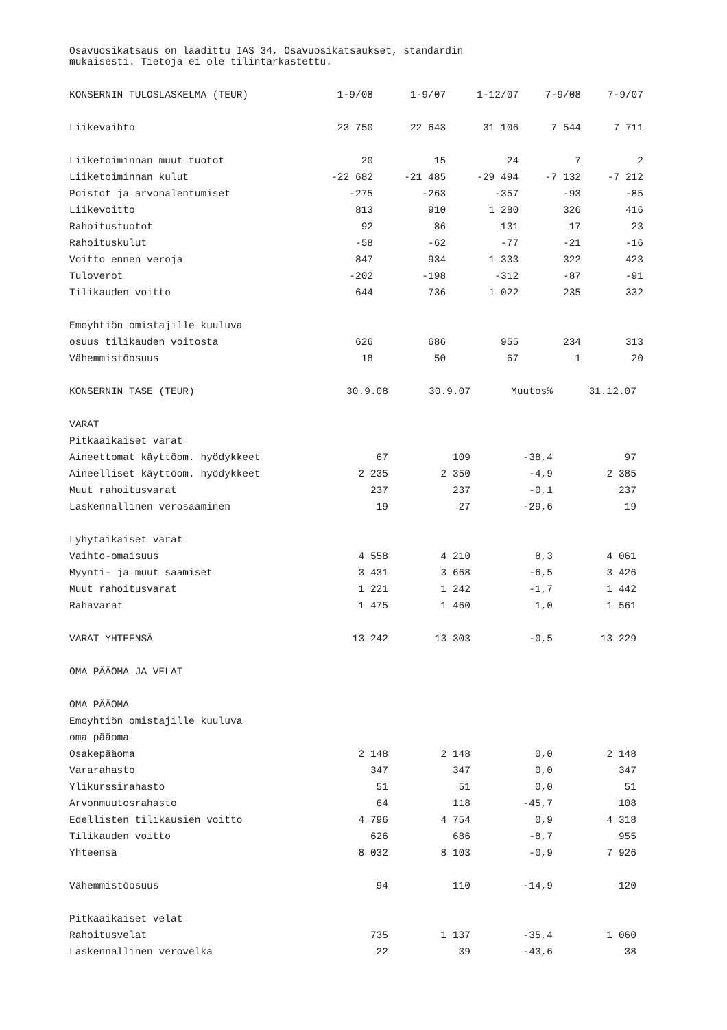Osavuosikatsaus on laadittu IAS 34, Osavuosikatsaukset, standardin
mukaisesti. Tietoja ei ole tilintarkastettu.
| KONSERNIN TULOSLASKELMA (TEUR) | 1-9/08 | 1-9/07 | 1-12/07 | 7-9/08 | 7-9/07 |
| --- | --- | --- | --- | --- | --- |
| Liikevaihto | 23 750 | 22 643 | 31 106 | 7 544 | 7 711 |
| Liiketoiminnan muut tuotot | 20 | 15 | 24 | 7 | 2 |
| Liiketoiminnan kulut | -22 682 | -21 485 | -29 494 | -7 132 | -7 212 |
| Poistot ja arvonalentumiset | -275 | -263 | -357 | -93 | -85 |
| Liikevoitto | 813 | 910 | 1 280 | 326 | 416 |
| Rahoitustuotot | 92 | 86 | 131 | 17 | 23 |
| Rahoituskulut | -58 | -62 | -77 | -21 | -16 |
| Voitto ennen veroja | 847 | 934 | 1 333 | 322 | 423 |
| Tuloverot | -202 | -198 | -312 | -87 | -91 |
| Tilikauden voitto | 644 | 736 | 1 022 | 235 | 332 |
| Emoyhtiön omistajille kuuluva | | | | | |
| osuus tilikauden voitosta | 626 | 686 | 955 | 234 | 313 |
| Vähemmistöosuus | 18 | 50 | 67 | 1 | 20 |
| KONSERNIN TASE (TEUR) | 30.9.08 | 30.9.07 | Muutos% | 31.12.07 |
| --- | --- | --- | --- | --- |
| VARAT | | | | |
| Pitkäaikaiset varat | | | | |
| Aineettomat käyttöom. hyödykkeet | 67 | 109 | -38,4 | 97 |
| Aineelliset käyttöom. hyödykkeet | 2 235 | 2 350 | -4,9 | 2 385 |
| Muut rahoitusvarat | 237 | 237 | -0,1 | 237 |
| Laskennallinen verosaaminen | 19 | 27 | -29,6 | 19 |
| Lyhytaikaiset varat | | | | |
| Vaihto-omaisuus | 4 558 | 4 210 | 8,3 | 4 061 |
| Myynti- ja muut saamiset | 3 431 | 3 668 | -6,5 | 3 426 |
| Muut rahoitusvarat | 1 221 | 1 242 | -1,7 | 1 442 |
| Rahavarat | 1 475 | 1 460 | 1,0 | 1 561 |
| VARAT YHTEENSÄ | 13 242 | 13 303 | -0,5 | 13 229 |
| OMA PÄÄOMA JA VELAT | | | | |
| OMA PÄÄOMA | | | | |
| Emoyhtiön omistajille kuuluva | | | | |
| oma pääoma | | | | |
| Osakepääoma | 2 148 | 2 148 | 0,0 | 2 148 |
| Vararahasto | 347 | 347 | 0,0 | 347 |
| Ylikurssirahasto | 51 | 51 | 0,0 | 51 |
| Arvonmuutosrahasto | 64 | 118 | -45,7 | 108 |
| Edellisten tilikausien voitto | 4 796 | 4 754 | 0,9 | 4 318 |
| Tilikauden voitto | 626 | 686 | -8,7 | 955 |
| Yhteensä | 8 032 | 8 103 | -0,9 | 7 926 |
| Vähemmistöosuus | 94 | 110 | -14,9 | 120 |
| Pitkäaikaiset velat | | | | |
| Rahoitusvelat | 735 | 1 137 | -35,4 | 1 060 |
| Laskennallinen verovelka | 22 | 39 | -43,6 | 38 |